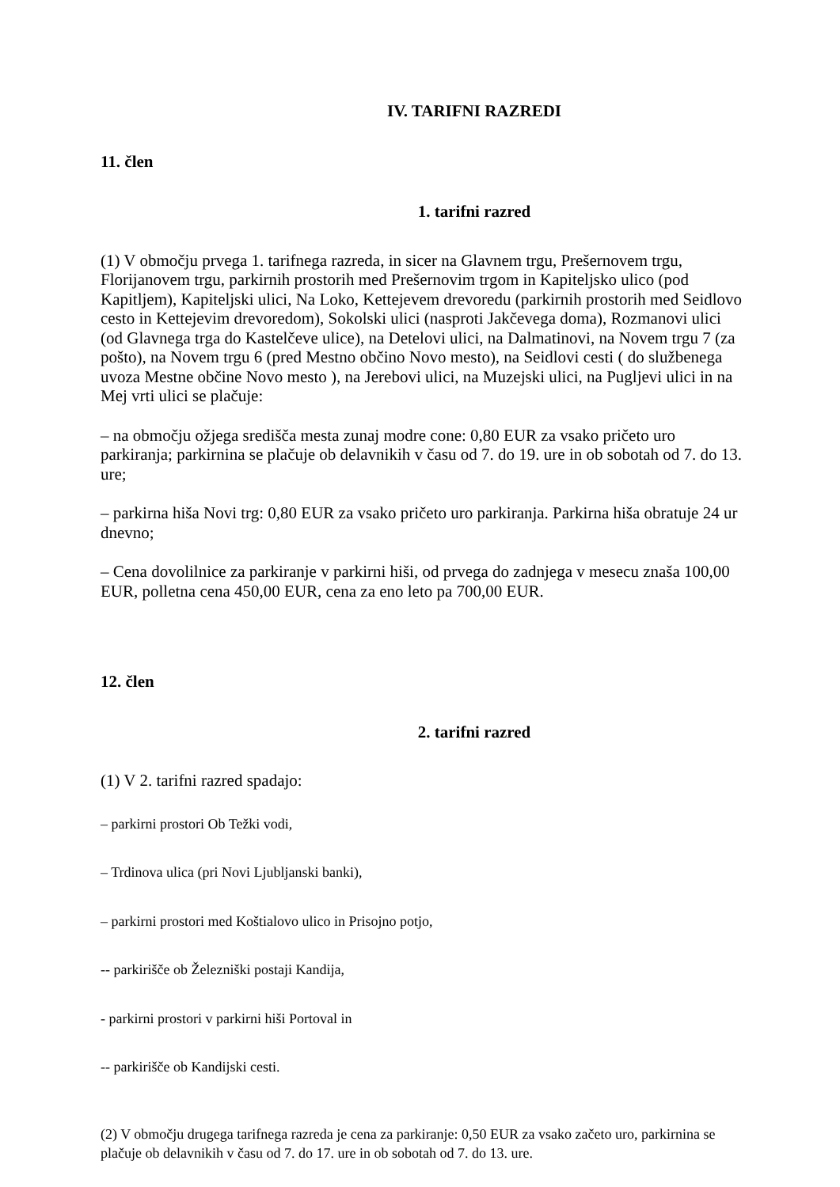IV. TARIFNI RAZREDI
11. člen
1. tarifni razred
(1) V območju prvega 1. tarifnega razreda, in sicer na Glavnem trgu, Prešernovem trgu, Florijanovem trgu, parkirnih prostorih med Prešernovim trgom in Kapiteljsko ulico (pod Kapitljem), Kapiteljski ulici, Na Loko, Kettejevem drevoredu (parkirnih prostorih med Seidlovo cesto in Kettejevim drevoredom), Sokolski ulici (nasproti Jakčevega doma), Rozmanovi ulici (od Glavnega trga do Kastelčeve ulice), na Detelovi ulici, na Dalmatinovi, na Novem trgu 7 (za pošto), na Novem trgu 6 (pred Mestno občino Novo mesto), na Seidlovi cesti ( do službenega uvoza Mestne občine Novo mesto ), na Jerebovi ulici, na Muzejski ulici, na Pugljevi ulici in na Mej vrti ulici se plačuje:
– na območju ožjega središča mesta zunaj modre cone: 0,80 EUR za vsako pričeto uro parkiranja; parkirnina se plačuje ob delavnikih v času od 7. do 19. ure in ob sobotah od 7. do 13. ure;
– parkirna hiša Novi trg: 0,80 EUR za vsako pričeto uro parkiranja. Parkirna hiša obratuje 24 ur dnevno;
– Cena dovolilnice za parkiranje v parkirni hiši, od prvega do zadnjega v mesecu znaša 100,00 EUR, polletna cena 450,00 EUR, cena za eno leto pa 700,00 EUR.
12. člen
2. tarifni razred
(1) V 2. tarifni razred spadajo:
– parkirni prostori Ob Težki vodi,
– Trdinova ulica (pri Novi Ljubljanski banki),
– parkirni prostori med Koštialovo ulico in Prisojno potjo,
-- parkirišče ob Železniški postaji Kandija,
- parkirni prostori v parkirni hiši Portoval in
-- parkirišče ob Kandijski cesti.
(2) V območju drugega tarifnega razreda je cena za parkiranje: 0,50 EUR za vsako začeto uro, parkirnina se plačuje ob delavnikih v času od 7. do 17. ure in ob sobotah od 7. do 13. ure.